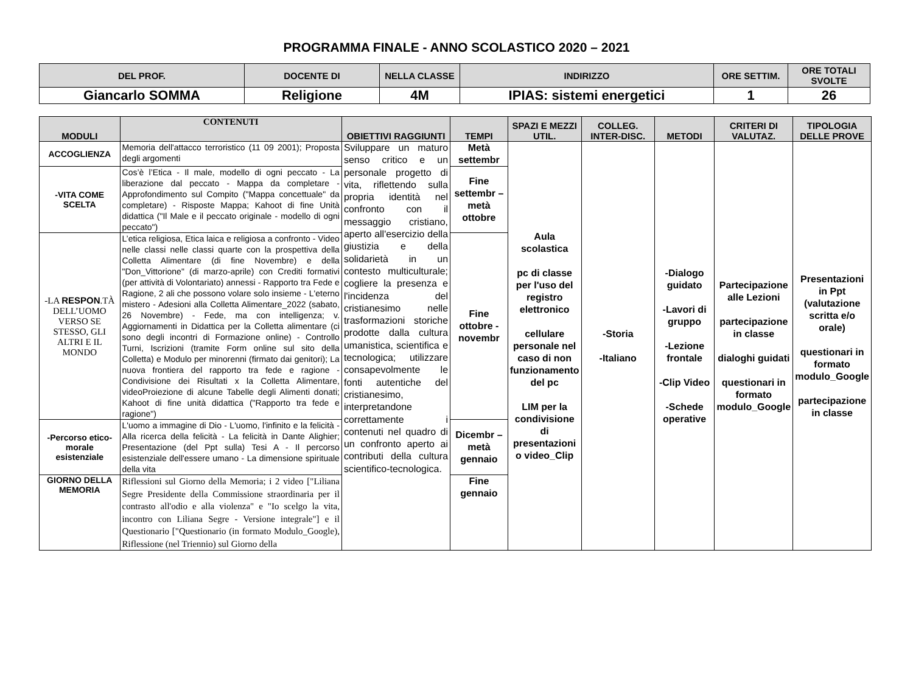PROGRAMMA FINALE - ANNO SCOLASTICO 2020 – 2021
| DEL PROF. | DOCENTE DI | NELLA CLASSE | INDIRIZZO | ORE SETTIM. | ORE TOTALI SVOLTE |
| --- | --- | --- | --- | --- | --- |
| Giancarlo SOMMA | Religione | 4M | IPIAS: sistemi energetici | 1 | 26 |
| MODULI | CONTENUTI | OBIETTIVI RAGGIUNTI | TEMPI | SPAZI E MEZZI UTIL. | COLLEG. INTER-DISC. | METODI | CRITERI DI VALUTAZ. | TIPOLOGIA DELLE PROVE |
| --- | --- | --- | --- | --- | --- | --- | --- | --- |
| ACCOGLIENZA | Memoria dell'attacco terroristico (11 09 2001); Proposta degli argomenti | Sviluppare un maturo senso critico e un personale progetto di vita, riflettendo sulla propria identità nel confronto con il messaggio cristiano, aperto all'esercizio della giustizia e della solidarietà in un contesto multiculturale; cogliere la presenza e l'incidenza del cristianesimo nelle trasformazioni storiche prodotte dalla cultura umanistica, scientifica e tecnologica; utilizzare consapevolmente le fonti autentiche del cristianesimo, interpretandone correttamente i contenuti nel quadro di un confronto aperto ai contributi della cultura scientifico-tecnologica. | Metà settembr | Aula scolastica pc di classe per l'uso del registro elettronico cellulare personale nel caso di non funzionamento del pc LIM per la condivisione di presentazioni o video_Clip | -Storia -Italiano | -Dialogo guidato -Lavori di gruppo -Lezione frontale -Clip Video -Schede operative | Partecipazione alle Lezioni partecipazione in classe dialoghi guidati questionari in formato modulo_Google | Presentazioni in Ppt (valutazione scritta e/o orale) questionari in formato modulo_Google partecipazione in classe |
| -VITA COME SCELTA | Cos’è l’Etica - Il male, modello di ogni peccato - La liberazione dal peccato - Mappa da completare - Approfondimento sul Compito ("Mappa concettuale" da completare) - Risposte Mappa; Kahoot di fine Unità didattica ("Il Male e il peccato originale - modello di ogni peccato") | | Fine settembr – metà ottobre | | | | | |
| -LA RESPON .TÀ DELL’UOMO VERSO SE STESSO, GLI ALTRI E IL MONDO | L’etica religiosa, Etica laica e religiosa a confronto - Video nelle classi nelle classi quarte con la prospettiva della Colletta Alimentare (di fine Novembre) e della "Don_Vittorione" (di marzo-aprile) con Crediti formativi (per attività di Volontariato) annessi - Rapporto tra Fede e Ragione, 2 ali che possono volare solo insieme - L'eterno mistero - Adesioni alla Colletta Alimentare_2022 (sabato, 26 Novembre) - Fede, ma con intelligenza; v. Aggiornamenti in Didattica per la Colletta alimentare (ci sono degli incontri di Formazione online) - Controllo Turni, Iscrizioni (tramite Form online sul sito della Colletta) e Modulo per minorenni (firmato dai genitori); La nuova frontiera del rapporto tra fede e ragione - Condivisione dei Risultati x la Colletta Alimentare, videoProiezione di alcune Tabelle degli Alimenti donati; Kahoot di fine unità didattica ("Rapporto tra fede e ragione") | | Fine ottobre - novembr | | | | | |
| -Percorso etico-morale esistenziale | L'uomo a immagine di Dio - L'uomo, l'infinito e la felicità - Alla ricerca della felicità - La felicità in Dante Alighier; Presentazione (del Ppt sulla) Tesi A - Il percorso esistenziale dell'essere umano - La dimensione spirituale della vita | | Dicembr – metà gennaio | | | | | |
| GIORNO DELLA MEMORIA | Riflessioni sul Giorno della Memoria; i 2 video ["Liliana Segre Presidente della Commissione straordinaria per il contrasto all'odio e alla violenza" e "Io scelgo la vita, incontro con Liliana Segre - Versione integrale"] e il Questionario ["Questionario (in formato Modulo_Google), Riflessione (nel Triennio) sul Giorno della | | Fine gennaio | | | | | |